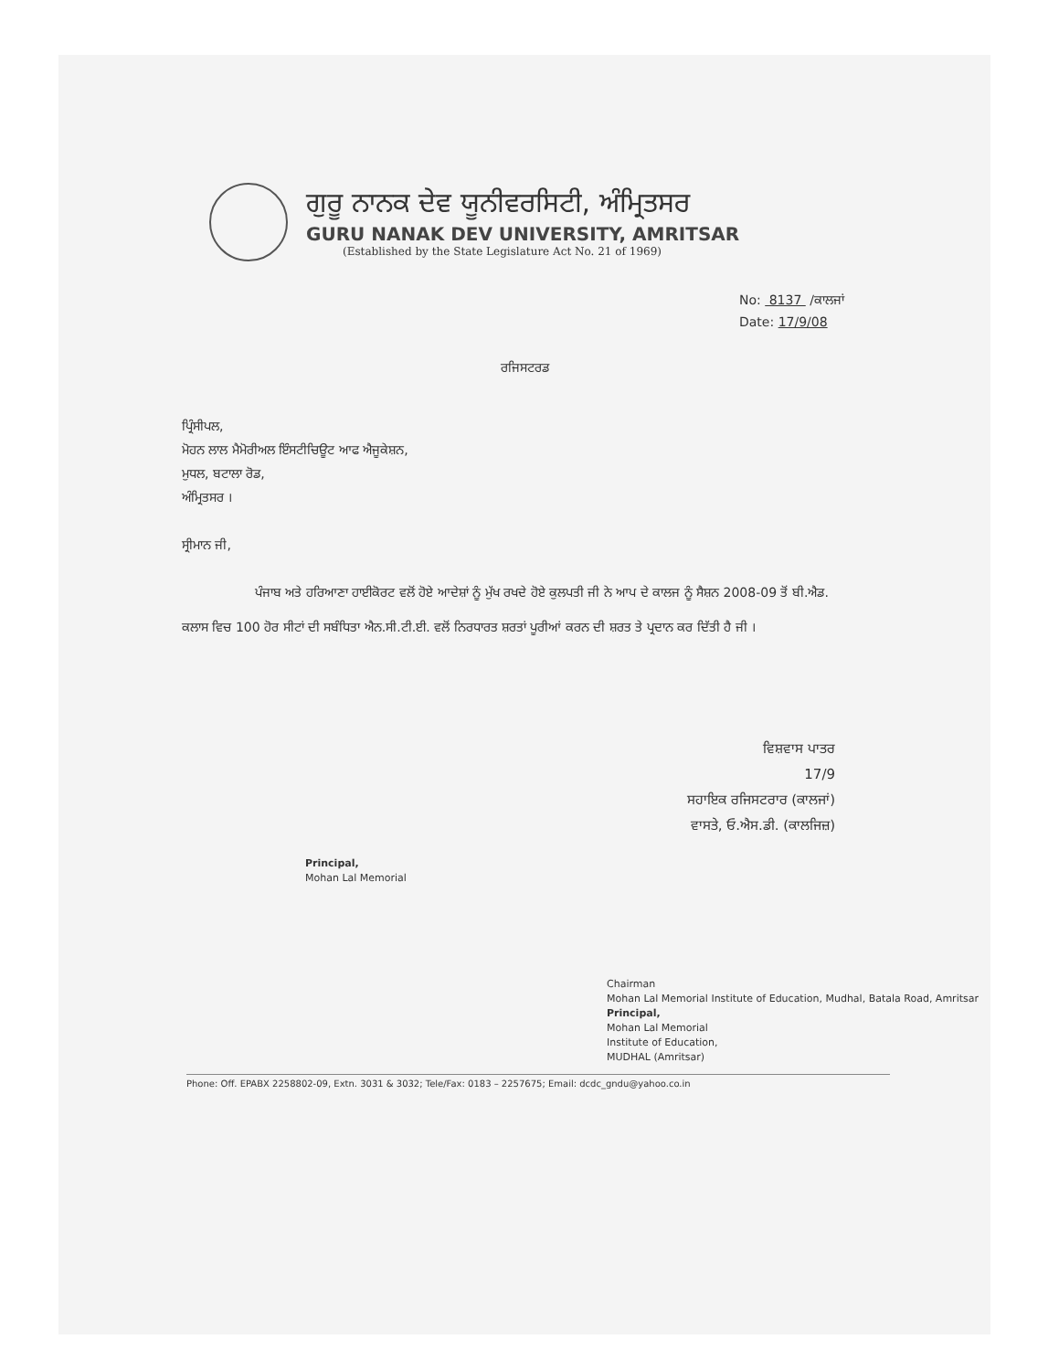ਗੁਰੂ ਨਾਨਕ ਦੇਵ ਯੂਨੀਵਰਸਿਟੀ, ਅੰਮ੍ਰਿਤਸਰ
GURU NANAK DEV UNIVERSITY, AMRITSAR
(Established by the State Legislature Act No. 21 of 1969)
No: 8137 /ਕਾਲਜਾਂ
Date: 17/9/08
ਰਜਿਸਟਰਡ
ਪ੍ਰਿੰਸੀਪਲ,
ਮੋਹਨ ਲਾਲ ਮੈਮੋਰੀਅਲ ਇੰਸਟੀਚਿਊਟ ਆਫ ਐਜੂਕੇਸ਼ਨ,
ਮੁਧਲ, ਬਟਾਲਾ ਰੋਡ,
ਅੰਮ੍ਰਿਤਸਰ ।
ਸ੍ਰੀਮਾਨ ਜੀ,
ਪੰਜਾਬ ਅਤੇ ਹਰਿਆਣਾ ਹਾਈਕੋਰਟ ਵਲੋਂ ਹੋਏ ਆਦੇਸ਼ਾਂ ਨੂੰ ਮੁੱਖ ਰਖਦੇ ਹੋਏ ਕੁਲਪਤੀ ਜੀ ਨੇ ਆਪ ਦੇ ਕਾਲਜ ਨੂੰ ਸੈਸ਼ਨ 2008-09 ਤੋਂ ਬੀ.ਐਡ. ਕਲਾਸ ਵਿਚ 100 ਹੋਰ ਸੀਟਾਂ ਦੀ ਸਬੰਧਿਤਾ ਐਨ.ਸੀ.ਟੀ.ਈ. ਵਲੋਂ ਨਿਰਧਾਰਤ ਸ਼ਰਤਾਂ ਪੂਰੀਆਂ ਕਰਨ ਦੀ ਸ਼ਰਤ ਤੇ ਪ੍ਰਦਾਨ ਕਰ ਦਿੱਤੀ ਹੈ ਜੀ ।
ਵਿਸ਼ਵਾਸ ਪਾਤਰ
17/9
ਸਹਾਇਕ ਰਜਿਸਟਰਾਰ (ਕਾਲਜਾਂ)
ਵਾਸਤੇ, ਓ.ਐਸ.ਡੀ. (ਕਾਲਜਿਜ਼)
Principal,
Mohan Lal Memorial
Chairman
Mohan Lal Memorial Institute of Education, Mudhal, Batala Road, Amritsar
Principal,
Mohan Lal Memorial
Institute of Education,
MUDHAL (Amritsar)
Phone: Off. EPABX 2258802-09, Extn. 3031 & 3032; Tele/Fax: 0183 – 2257675; Email: dcdc_gndu@yahoo.co.in